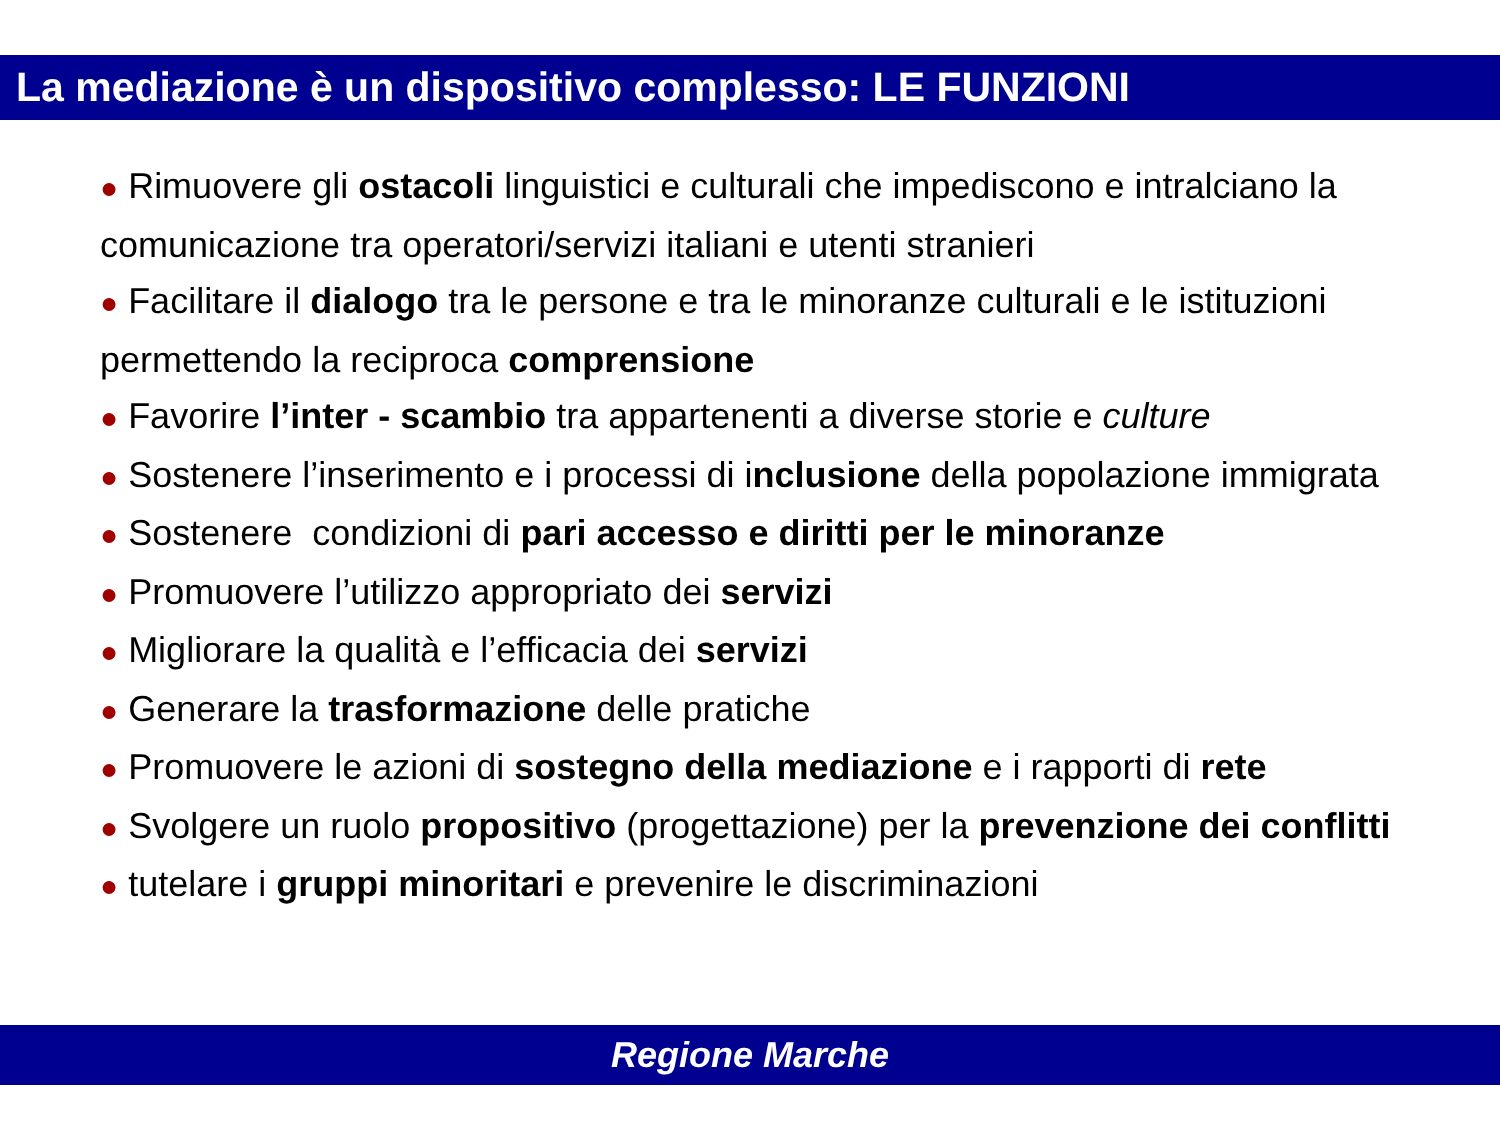La mediazione è un dispositivo complesso: LE FUNZIONI
● Rimuovere gli ostacoli linguistici e culturali che impediscono e intralciano la comunicazione tra operatori/servizi italiani e utenti stranieri
● Facilitare il dialogo tra le persone e tra le minoranze culturali e le istituzioni permettendo la reciproca comprensione
● Favorire l’inter - scambio tra appartenenti a diverse storie e culture
● Sostenere l’inserimento e i processi di inclusione della popolazione immigrata
● Sostenere condizioni di pari accesso e diritti per le minoranze
● Promuovere l’utilizzo appropriato dei servizi
● Migliorare la qualità e l’efficacia dei servizi
● Generare la trasformazione delle pratiche
● Promuovere le azioni di sostegno della mediazione e i rapporti di rete
● Svolgere un ruolo propositivo (progettazione) per la prevenzione dei conflitti
● tutelare i gruppi minoritari e prevenire le discriminazioni
Regione Marche